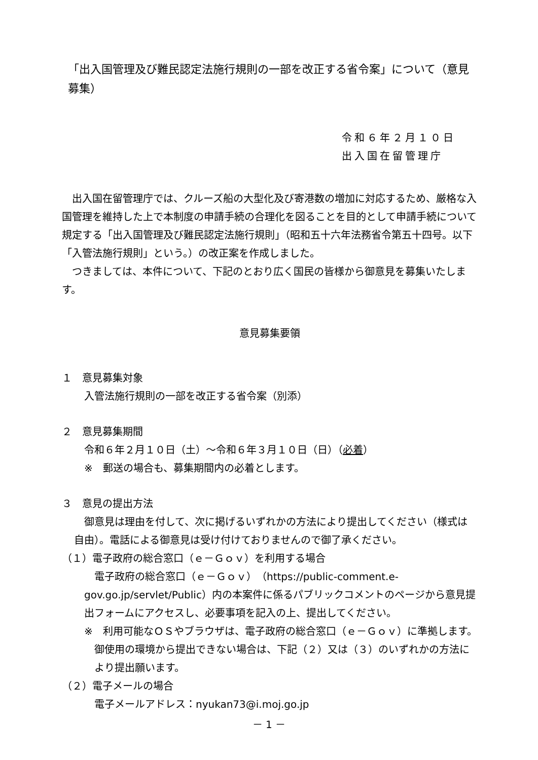「出入国管理及び難民認定法施行規則の一部を改正する省令案」について（意見募集）
令和６年２月１０日
出入国在留管理庁
出入国在留管理庁では、クルーズ船の大型化及び寄港数の増加に対応するため、厳格な入国管理を維持した上で本制度の申請手続の合理化を図ることを目的として申請手続について規定する「出入国管理及び難民認定法施行規則」（昭和五十六年法務省令第五十四号。以下「入管法施行規則」という。）の改正案を作成しました。
つきましては、本件について、下記のとおり広く国民の皆様から御意見を募集いたします。
意見募集要領
１　意見募集対象
入管法施行規則の一部を改正する省令案（別添）
２　意見募集期間
令和６年２月１０日（土）～令和６年３月１０日（日）（必着）
※　郵送の場合も、募集期間内の必着とします。
３　意見の提出方法
御意見は理由を付して、次に掲げるいずれかの方法により提出してください（様式は自由）。電話による御意見は受け付けておりませんので御了承ください。
（１）電子政府の総合窓口（ｅ－Ｇｏｖ）を利用する場合
電子政府の総合窓口（ｅ－Ｇｏｖ）（https://public-comment.e-gov.go.jp/servlet/Public）内の本案件に係るパブリックコメントのページから意見提出フォームにアクセスし、必要事項を記入の上、提出してください。
※　利用可能なＯＳやブラウザは、電子政府の総合窓口（ｅ－Ｇｏｖ）に準拠します。御使用の環境から提出できない場合は、下記（２）又は（３）のいずれかの方法により提出願います。
（２）電子メールの場合
電子メールアドレス：nyukan73@i.moj.go.jp
－ 1 －